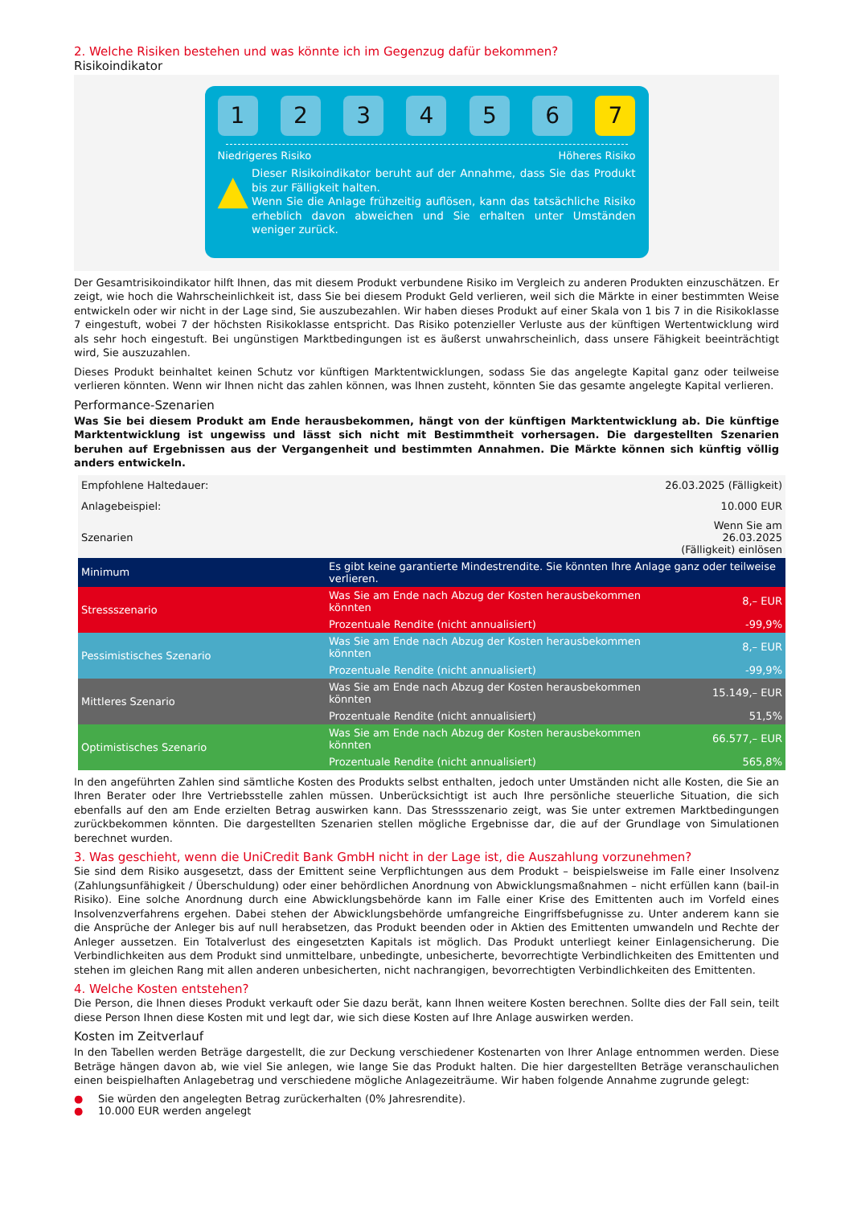2. Welche Risiken bestehen und was könnte ich im Gegenzug dafür bekommen?
Risikoindikator
1 2 3 4 5 6 7
Niedrigeres Risiko Höheres Risiko
▲
Dieser Risikoindikator beruht auf der Annahme, dass Sie das Produkt bis zur Fälligkeit halten.
Wenn Sie die Anlage frühzeitig auflösen, kann das tatsächliche Risiko erheblich davon abweichen und Sie erhalten unter Umständen weniger zurück.
Der Gesamtrisikoindikator hilft Ihnen, das mit diesem Produkt verbundene Risiko im Vergleich zu anderen Produkten einzuschätzen. Er zeigt, wie hoch die Wahrscheinlichkeit ist, dass Sie bei diesem Produkt Geld verlieren, weil sich die Märkte in einer bestimmten Weise entwickeln oder wir nicht in der Lage sind, Sie auszubezahlen. Wir haben dieses Produkt auf einer Skala von 1 bis 7 in die Risikoklasse 7 eingestuft, wobei 7 der höchsten Risikoklasse entspricht. Das Risiko potenzieller Verluste aus der künftigen Wertentwicklung wird als sehr hoch eingestuft. Bei ungünstigen Marktbedingungen ist es äußerst unwahrscheinlich, dass unsere Fähigkeit beeinträchtigt wird, Sie auszuzahlen.
Dieses Produkt beinhaltet keinen Schutz vor künftigen Marktentwicklungen, sodass Sie das angelegte Kapital ganz oder teilweise verlieren könnten. Wenn wir Ihnen nicht das zahlen können, was Ihnen zusteht, könnten Sie das gesamte angelegte Kapital verlieren.
Performance-Szenarien
Was Sie bei diesem Produkt am Ende herausbekommen, hängt von der künftigen Marktentwicklung ab. Die künftige Marktentwicklung ist ungewiss und lässt sich nicht mit Bestimmtheit vorhersagen. Die dargestellten Szenarien beruhen auf Ergebnissen aus der Vergangenheit und bestimmten Annahmen. Die Märkte können sich künftig völlig anders entwickeln.
| Empfohlene Haltedauer: | | 26.03.2025 (Fälligkeit) |
| Anlagebeispiel: | | 10.000 EUR |
| Szenarien | | Wenn Sie am 26.03.2025 (Fälligkeit) einlösen |
| Minimum | Es gibt keine garantierte Mindestrendite. Sie könnten Ihre Anlage ganz oder teilweise verlieren. | |
| Stressszenario | Was Sie am Ende nach Abzug der Kosten herausbekommen könnten | 8,– EUR |
| | Prozentuale Rendite (nicht annualisiert) | -99,9% |
| Pessimistisches Szenario | Was Sie am Ende nach Abzug der Kosten herausbekommen könnten | 8,– EUR |
| | Prozentuale Rendite (nicht annualisiert) | -99,9% |
| Mittleres Szenario | Was Sie am Ende nach Abzug der Kosten herausbekommen könnten | 15.149,– EUR |
| | Prozentuale Rendite (nicht annualisiert) | 51,5% |
| Optimistisches Szenario | Was Sie am Ende nach Abzug der Kosten herausbekommen könnten | 66.577,– EUR |
| | Prozentuale Rendite (nicht annualisiert) | 565,8% |
In den angeführten Zahlen sind sämtliche Kosten des Produkts selbst enthalten, jedoch unter Umständen nicht alle Kosten, die Sie an Ihren Berater oder Ihre Vertriebsstelle zahlen müssen. Unberücksichtigt ist auch Ihre persönliche steuerliche Situation, die sich ebenfalls auf den am Ende erzielten Betrag auswirken kann. Das Stressszenario zeigt, was Sie unter extremen Marktbedingungen zurückbekommen könnten. Die dargestellten Szenarien stellen mögliche Ergebnisse dar, die auf der Grundlage von Simulationen berechnet wurden.
3. Was geschieht, wenn die UniCredit Bank GmbH nicht in der Lage ist, die Auszahlung vorzunehmen?
Sie sind dem Risiko ausgesetzt, dass der Emittent seine Verpflichtungen aus dem Produkt – beispielsweise im Falle einer Insolvenz (Zahlungsunfähigkeit / Überschuldung) oder einer behördlichen Anordnung von Abwicklungsmaßnahmen – nicht erfüllen kann (bail-in Risiko). Eine solche Anordnung durch eine Abwicklungsbehörde kann im Falle einer Krise des Emittenten auch im Vorfeld eines Insolvenzverfahrens ergehen. Dabei stehen der Abwicklungsbehörde umfangreiche Eingriffsbefugnisse zu. Unter anderem kann sie die Ansprüche der Anleger bis auf null herabsetzen, das Produkt beenden oder in Aktien des Emittenten umwandeln und Rechte der Anleger aussetzen. Ein Totalverlust des eingesetzten Kapitals ist möglich. Das Produkt unterliegt keiner Einlagensicherung. Die Verbindlichkeiten aus dem Produkt sind unmittelbare, unbedingte, unbesicherte, bevorrechtigte Verbindlichkeiten des Emittenten und stehen im gleichen Rang mit allen anderen unbesicherten, nicht nachrangigen, bevorrechtigten Verbindlichkeiten des Emittenten.
4. Welche Kosten entstehen?
Die Person, die Ihnen dieses Produkt verkauft oder Sie dazu berät, kann Ihnen weitere Kosten berechnen. Sollte dies der Fall sein, teilt diese Person Ihnen diese Kosten mit und legt dar, wie sich diese Kosten auf Ihre Anlage auswirken werden.
Kosten im Zeitverlauf
In den Tabellen werden Beträge dargestellt, die zur Deckung verschiedener Kostenarten von Ihrer Anlage entnommen werden. Diese Beträge hängen davon ab, wie viel Sie anlegen, wie lange Sie das Produkt halten. Die hier dargestellten Beträge veranschaulichen einen beispielhaften Anlagebetrag und verschiedene mögliche Anlagezeiträume. Wir haben folgende Annahme zugrunde gelegt:
● Sie würden den angelegten Betrag zurückerhalten (0% Jahresrendite).
● 10.000 EUR werden angelegt